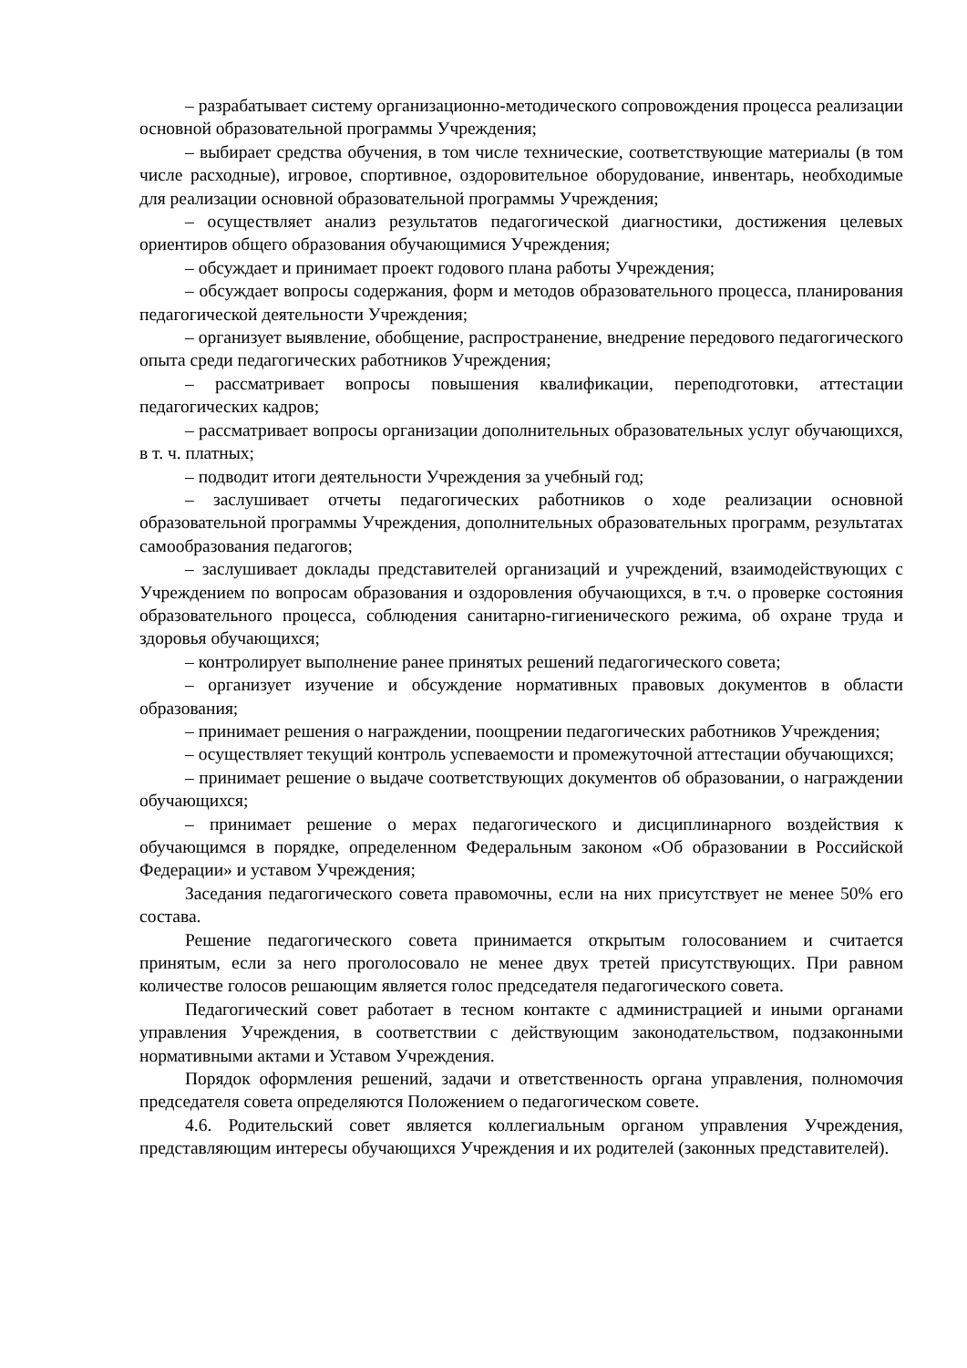– разрабатывает систему организационно-методического сопровождения процесса реализации основной образовательной программы Учреждения;
– выбирает средства обучения, в том числе технические, соответствующие материалы (в том числе расходные), игровое, спортивное, оздоровительное оборудование, инвентарь, необходимые для реализации основной образовательной программы Учреждения;
– осуществляет анализ результатов педагогической диагностики, достижения целевых ориентиров общего образования обучающимися Учреждения;
– обсуждает и принимает проект годового плана работы Учреждения;
– обсуждает вопросы содержания, форм и методов образовательного процесса, планирования педагогической деятельности Учреждения;
– организует выявление, обобщение, распространение, внедрение передового педагогического опыта среди педагогических работников Учреждения;
– рассматривает вопросы повышения квалификации, переподготовки, аттестации педагогических кадров;
– рассматривает вопросы организации дополнительных образовательных услуг обучающихся, в т. ч. платных;
– подводит итоги деятельности Учреждения за учебный год;
– заслушивает отчеты педагогических работников о ходе реализации основной образовательной программы Учреждения, дополнительных образовательных программ, результатах самообразования педагогов;
– заслушивает доклады представителей организаций и учреждений, взаимодействующих с Учреждением по вопросам образования и оздоровления обучающихся, в т.ч. о проверке состояния образовательного процесса, соблюдения санитарно-гигиенического режима, об охране труда и здоровья обучающихся;
– контролирует выполнение ранее принятых решений педагогического совета;
– организует изучение и обсуждение нормативных правовых документов в области образования;
– принимает решения о награждении, поощрении педагогических работников Учреждения;
– осуществляет текущий контроль успеваемости и промежуточной аттестации обучающихся;
– принимает решение о выдаче соответствующих документов об образовании, о награждении обучающихся;
– принимает решение о мерах педагогического и дисциплинарного воздействия к обучающимся в порядке, определенном Федеральным законом «Об образовании в Российской Федерации» и уставом Учреждения;
Заседания педагогического совета правомочны, если на них присутствует не менее 50% его состава.
Решение педагогического совета принимается открытым голосованием и считается принятым, если за него проголосовало не менее двух третей присутствующих. При равном количестве голосов решающим является голос председателя педагогического совета.
Педагогический совет работает в тесном контакте с администрацией и иными органами управления Учреждения, в соответствии с действующим законодательством, подзаконными нормативными актами и Уставом Учреждения.
Порядок оформления решений, задачи и ответственность органа управления, полномочия председателя совета определяются Положением о педагогическом совете.
4.6. Родительский совет является коллегиальным органом управления Учреждения, представляющим интересы обучающихся Учреждения и их родителей (законных представителей).